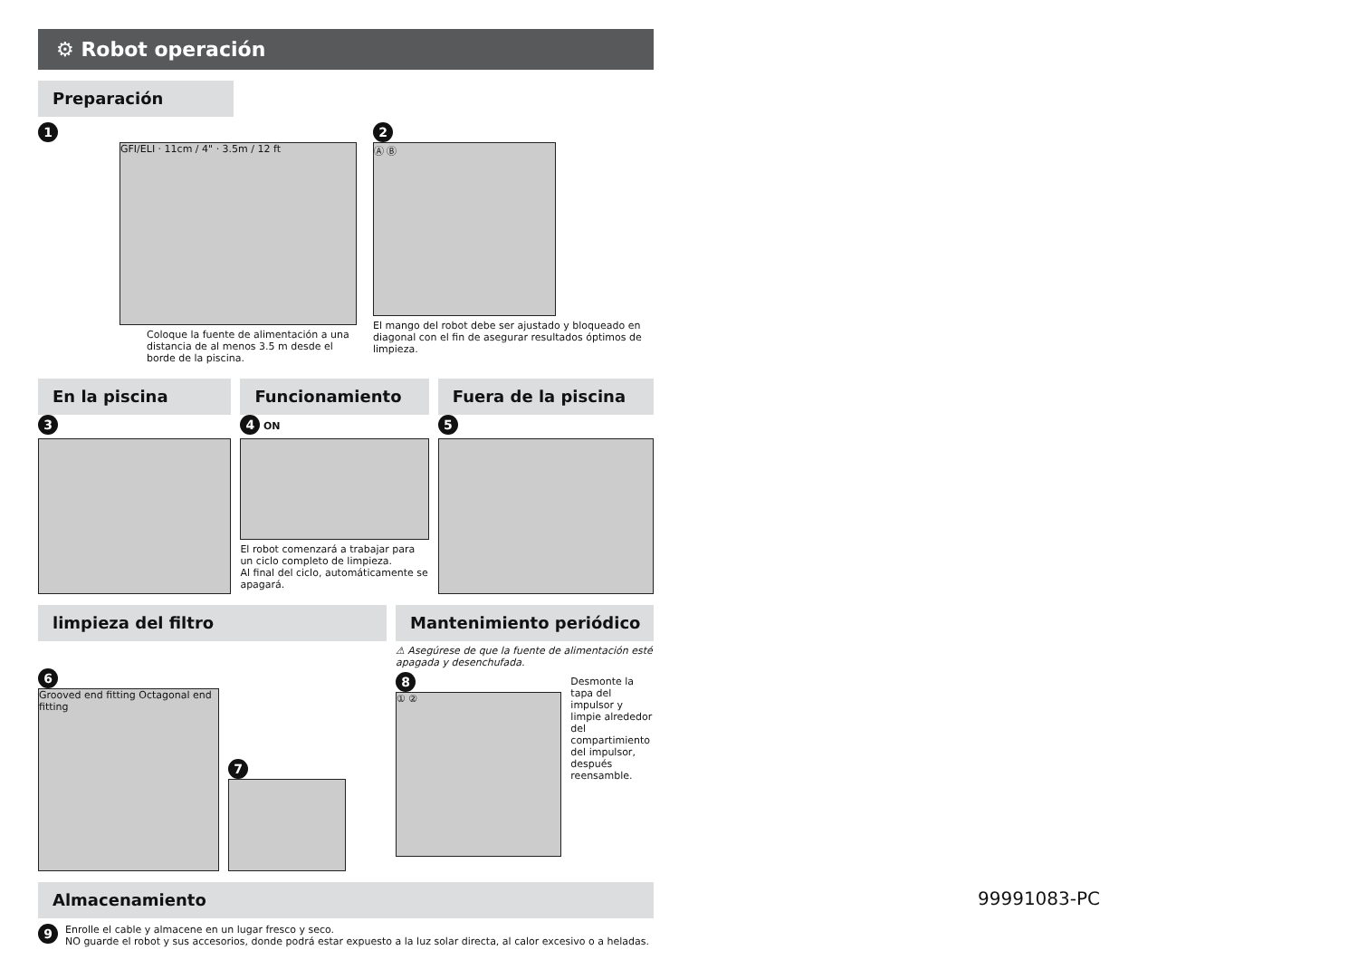⚙ Robot operación
Preparación
1
GFI/ELI · 11cm / 4" · 3.5m / 12 ft
Coloque la fuente de alimentación a una distancia de al menos 3.5 m desde el borde de la piscina.
2
Ⓐ Ⓑ
El mango del robot debe ser ajustado y bloqueado en diagonal con el fin de asegurar resultados óptimos de limpieza.
En la piscina
3
Funcionamiento
4 ON
El robot comenzará a trabajar para un ciclo completo de limpieza.
Al final del ciclo, automáticamente se apagará.
Fuera de la piscina
5
limpieza del filtro
6
Grooved end fitting Octagonal end fitting
7
Mantenimiento periódico
⚠ Asegúrese de que la fuente de alimentación esté apagada y desenchufada.
8
① ②
Desmonte la tapa del impulsor y limpie alrededor del compartimiento del impulsor, después reensamble.
Almacenamiento
9
Enrolle el cable y almacene en un lugar fresco y seco.
NO guarde el robot y sus accesorios, donde podrá estar expuesto a la luz solar directa, al calor excesivo o a heladas.
99991083-PC